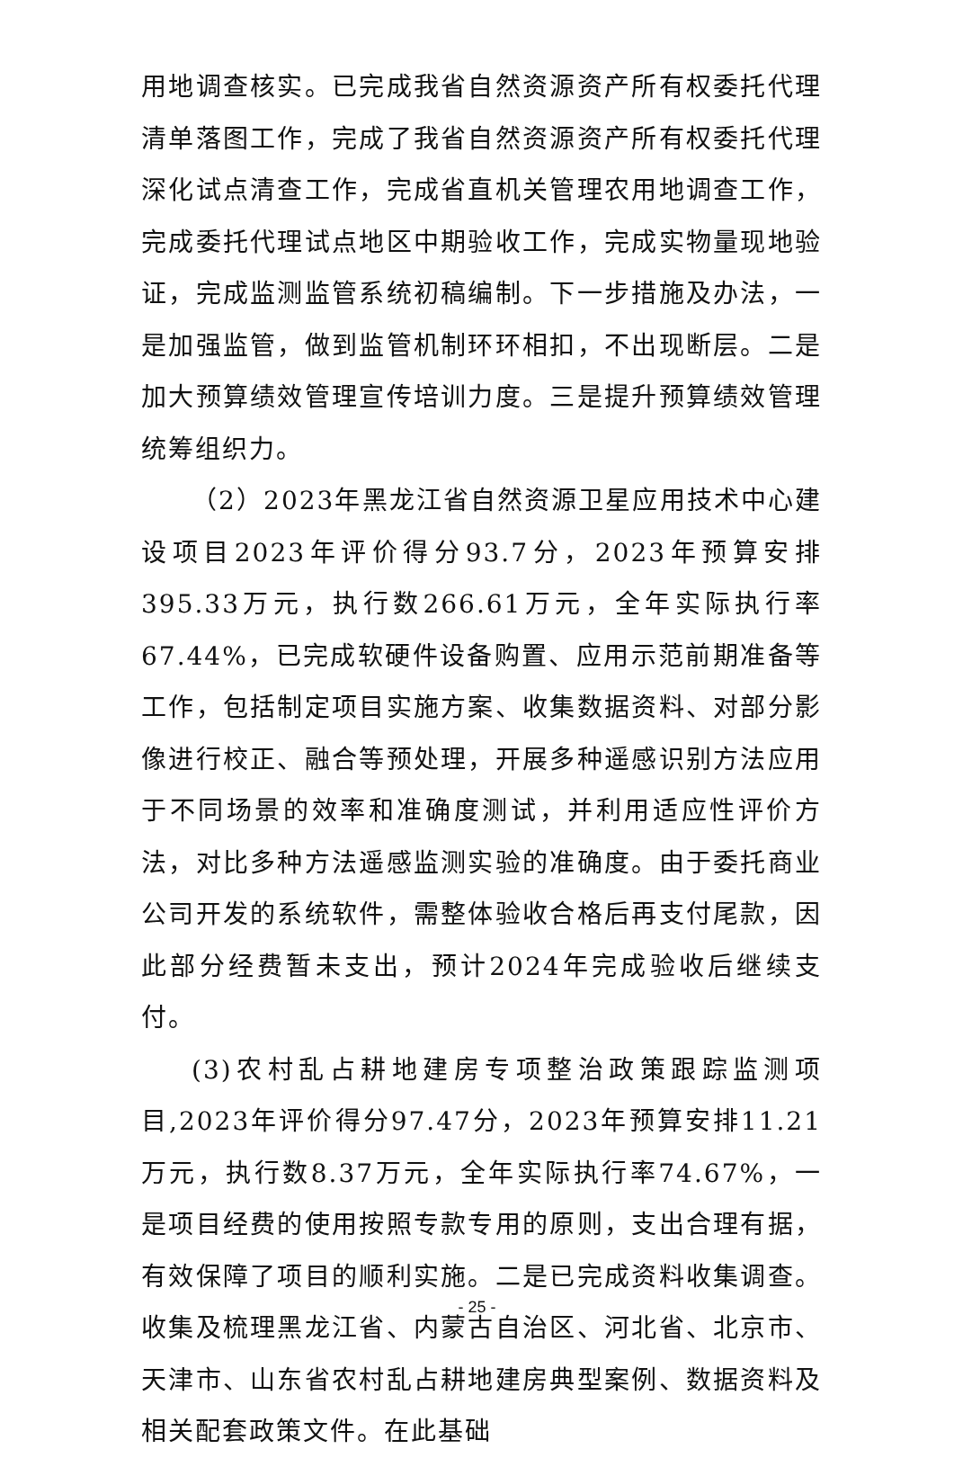用地调查核实。已完成我省自然资源资产所有权委托代理清单落图工作，完成了我省自然资源资产所有权委托代理深化试点清查工作，完成省直机关管理农用地调查工作，完成委托代理试点地区中期验收工作，完成实物量现地验证，完成监测监管系统初稿编制。下一步措施及办法，一是加强监管，做到监管机制环环相扣，不出现断层。二是加大预算绩效管理宣传培训力度。三是提升预算绩效管理统筹组织力。
（2）2023年黑龙江省自然资源卫星应用技术中心建设项目2023年评价得分93.7分，2023年预算安排395.33万元，执行数266.61万元，全年实际执行率67.44%，已完成软硬件设备购置、应用示范前期准备等工作，包括制定项目实施方案、收集数据资料、对部分影像进行校正、融合等预处理，开展多种遥感识别方法应用于不同场景的效率和准确度测试，并利用适应性评价方法，对比多种方法遥感监测实验的准确度。由于委托商业公司开发的系统软件，需整体验收合格后再支付尾款，因此部分经费暂未支出，预计2024年完成验收后继续支付。
(3)农村乱占耕地建房专项整治政策跟踪监测项目,2023年评价得分97.47分，2023年预算安排11.21万元，执行数8.37万元，全年实际执行率74.67%，一是项目经费的使用按照专款专用的原则，支出合理有据，有效保障了项目的顺利实施。二是已完成资料收集调查。收集及梳理黑龙江省、内蒙古自治区、河北省、北京市、天津市、山东省农村乱占耕地建房典型案例、数据资料及相关配套政策文件。在此基础
- 25 -